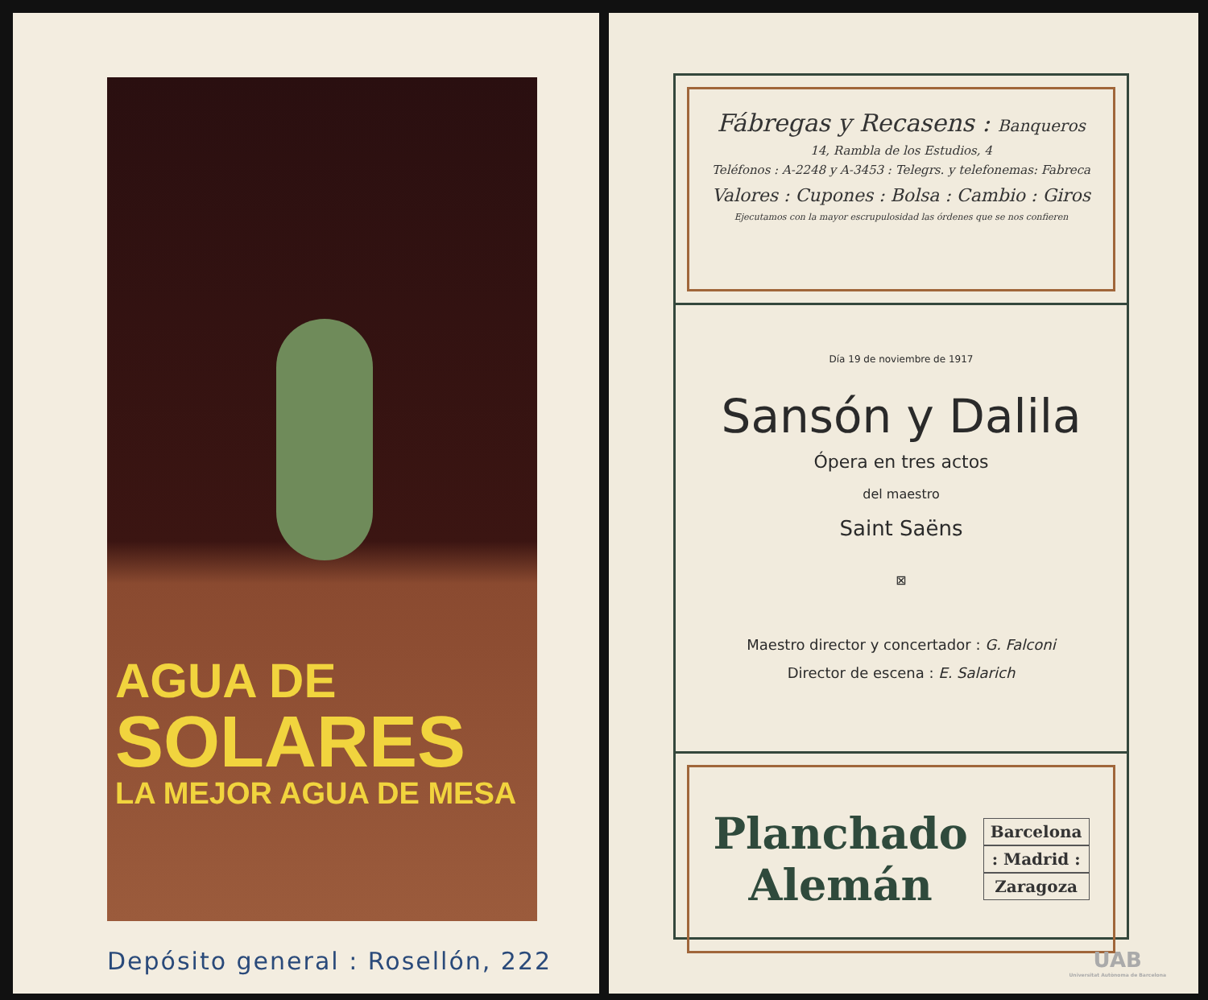AGUA DE
SOLARES
LA MEJOR AGUA DE MESA
Depósito general : Rosellón, 222
Fábregas y Recasens : Banqueros
14, Rambla de los Estudios, 4
Teléfonos : A-2248 y A-3453 : Telegrs. y telefonemas: Fabreca
Valores : Cupones : Bolsa : Cambio : Giros
Ejecutamos con la mayor escrupulosidad las órdenes que se nos confieren
Día 19 de noviembre de 1917
Sansón y Dalila
Ópera en tres actos
del maestro
Saint Saëns
⊠
Maestro director y concertador : G. Falconi
Director de escena : E. Salarich
Planchado
Alemán
Barcelona
: Madrid :
Zaragoza
UAB
Universitat Autònoma de Barcelona